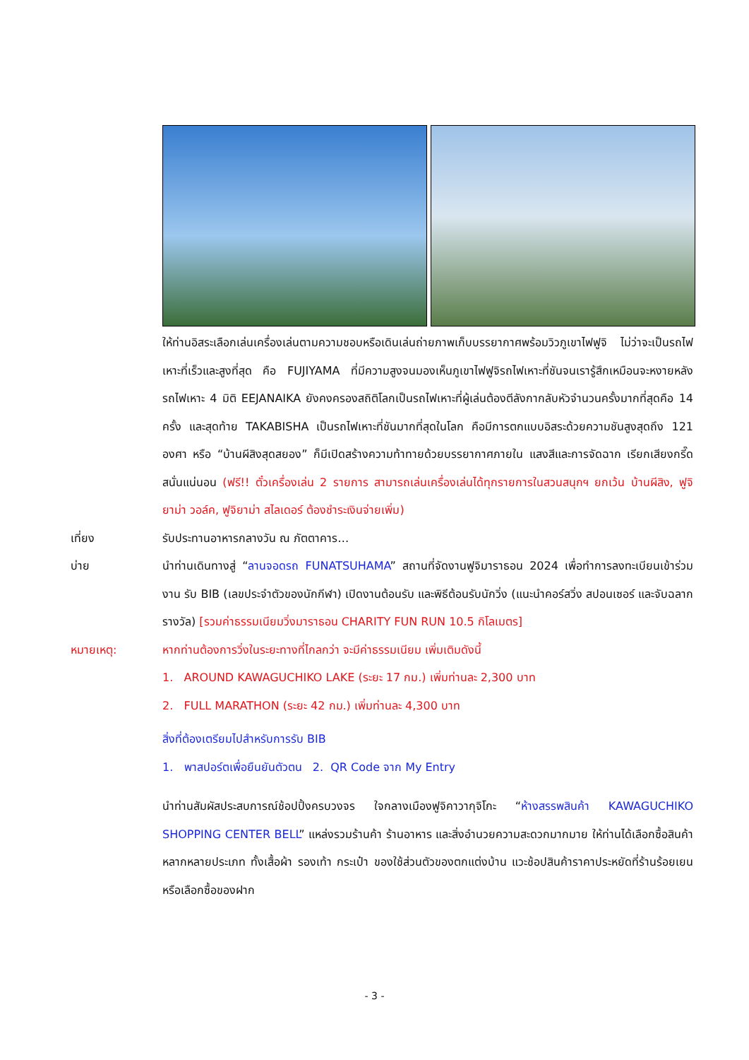ให้ท่านอิสระเลือกเล่นเครื่องเล่นตามความชอบหรือเดินเล่นถ่ายภาพเก็บบรรยากาศพร้อมวิวภูเขาไฟฟูจิ ไม่ว่าจะเป็นรถไฟเหาะที่เร็วและสูงที่สุด คือ FUJIYAMA ที่มีความสูงจนมองเห็นภูเขาไฟฟูจิรถไฟเหาะที่ชันจนเรารู้สึกเหมือนจะหงายหลัง รถไฟเหาะ 4 มิติ EEJANAIKA ยังคงครองสถิติโลกเป็นรถไฟเหาะที่ผู้เล่นต้องตีลังกากลับหัวจำนวนครั้งมากที่สุดคือ 14 ครั้ง และสุดท้าย TAKABISHA เป็นรถไฟเหาะที่ชันมากที่สุดในโลก คือมีการตกแบบอิสระด้วยความชันสูงสุดถึง 121 องศา หรือ “บ้านผีสิงสุดสยอง” ก็มีเปิดสร้างความท้าทายด้วยบรรยากาศภายใน แสงสีและการจัดฉาก เรียกเสียงกรี๊ดสนั่นแน่นอน (ฟรี!! ตั๋วเครื่องเล่น 2 รายการ สามารถเล่นเครื่องเล่นได้ทุกรายการในสวนสนุกฯ ยกเว้น บ้านผีสิง, ฟูจิยาม่า วอล์ค, ฟูจิยาม่า สไลเดอร์ ต้องชำระเงินจ่ายเพิ่ม)
เที่ยง รับประทานอาหารกลางวัน ณ ภัตตาคาร…
บ่าย นำท่านเดินทางสู่ “ลานจอดรถ FUNATSUHAMA” สถานที่จัดงานฟูจิมาราธอน 2024 เพื่อทำการลงทะเบียนเข้าร่วมงาน รับ BIB (เลขประจำตัวของนักกีฬา) เปิดงานต้อนรับ และพิธีต้อนรับนักวิ่ง (แนะนำคอร์สวิ่ง สปอนเซอร์ และจับฉลากรางวัล) [รวมค่าธรรมเนียมวิ่งมาราธอน CHARITY FUN RUN 10.5 กิโลเมตร]
หมายเหตุ: หากท่านต้องการวิ่งในระยะทางที่ไกลกว่า จะมีค่าธรรมเนียม เพิ่มเติมดังนี้
1. AROUND KAWAGUCHIKO LAKE (ระยะ 17 กม.) เพิ่มท่านละ 2,300 บาท
2. FULL MARATHON (ระยะ 42 กม.) เพิ่มท่านละ 4,300 บาท
สิ่งที่ต้องเตรียมไปสำหรับการรับ BIB
1. พาสปอร์ตเพื่อยืนยันตัวตน 2. QR Code จาก My Entry
นำท่านสัมผัสประสบการณ์ช้อปปิ้งครบวงจร ใจกลางเมืองฟูจิคาวากุจิโกะ “ห้างสรรพสินค้า KAWAGUCHIKO SHOPPING CENTER BELL” แหล่งรวมร้านค้า ร้านอาหาร และสิ่งอำนวยความสะดวกมากมาย ให้ท่านได้เลือกซื้อสินค้าหลากหลายประเภท ทั้งเสื้อผ้า รองเท้า กระเป๋า ของใช้ส่วนตัวของตกแต่งบ้าน แวะช้อปสินค้าราคาประหยัดที่ร้านร้อยเยน หรือเลือกซื้อของฝาก
- 3 -